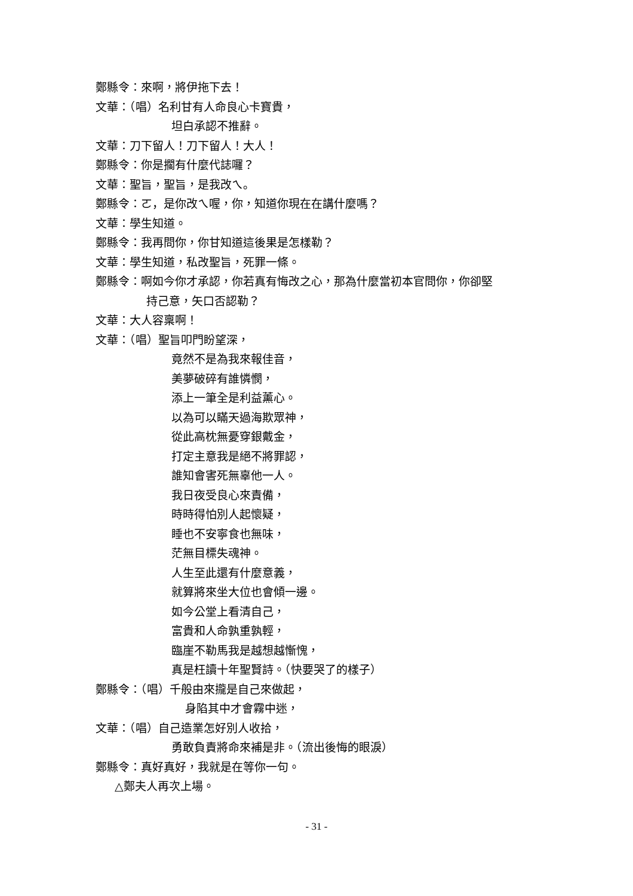鄭縣令：來啊，將伊拖下去！
文華：（唱）名利甘有人命良心卡寶貴，
坦白承認不推辭。
文華：刀下留人！刀下留人！大人！
鄭縣令：你是擱有什麼代誌囉？
文華：聖旨，聖旨，是我改ㄟ。
鄭縣令：ㄛ，是你改ㄟ喔，你，知道你現在在講什麼嗎？
文華：學生知道。
鄭縣令：我再問你，你甘知道這後果是怎樣勒？
文華：學生知道，私改聖旨，死罪一條。
鄭縣令：啊如今你才承認，你若真有悔改之心，那為什麼當初本官問你，你卻堅
持己意，矢口否認勒？
文華：大人容稟啊！
文華：（唱）聖旨叩門盼望深，
竟然不是為我來報佳音，
美夢破碎有誰憐憫，
添上一筆全是利益薰心。
以為可以瞞天過海欺眾神，
從此高枕無憂穿銀戴金，
打定主意我是絕不將罪認，
誰知會害死無辜他一人。
我日夜受良心來責備，
時時得怕別人起懷疑，
睡也不安寧食也無味，
茫無目標失魂神。
人生至此還有什麼意義，
就算將來坐大位也會傾一邊。
如今公堂上看清自己，
富貴和人命孰重孰輕，
臨崖不勒馬我是越想越慚愧，
真是枉讀十年聖賢詩。（快要哭了的樣子）
鄭縣令：（唱）千般由來攏是自己來做起，
身陷其中才會霧中迷，
文華：（唱）自己造業怎好別人收拾，
勇敢負責將命來補是非。（流出後悔的眼淚）
鄭縣令：真好真好，我就是在等你一句。
△鄭夫人再次上場。
- 31 -